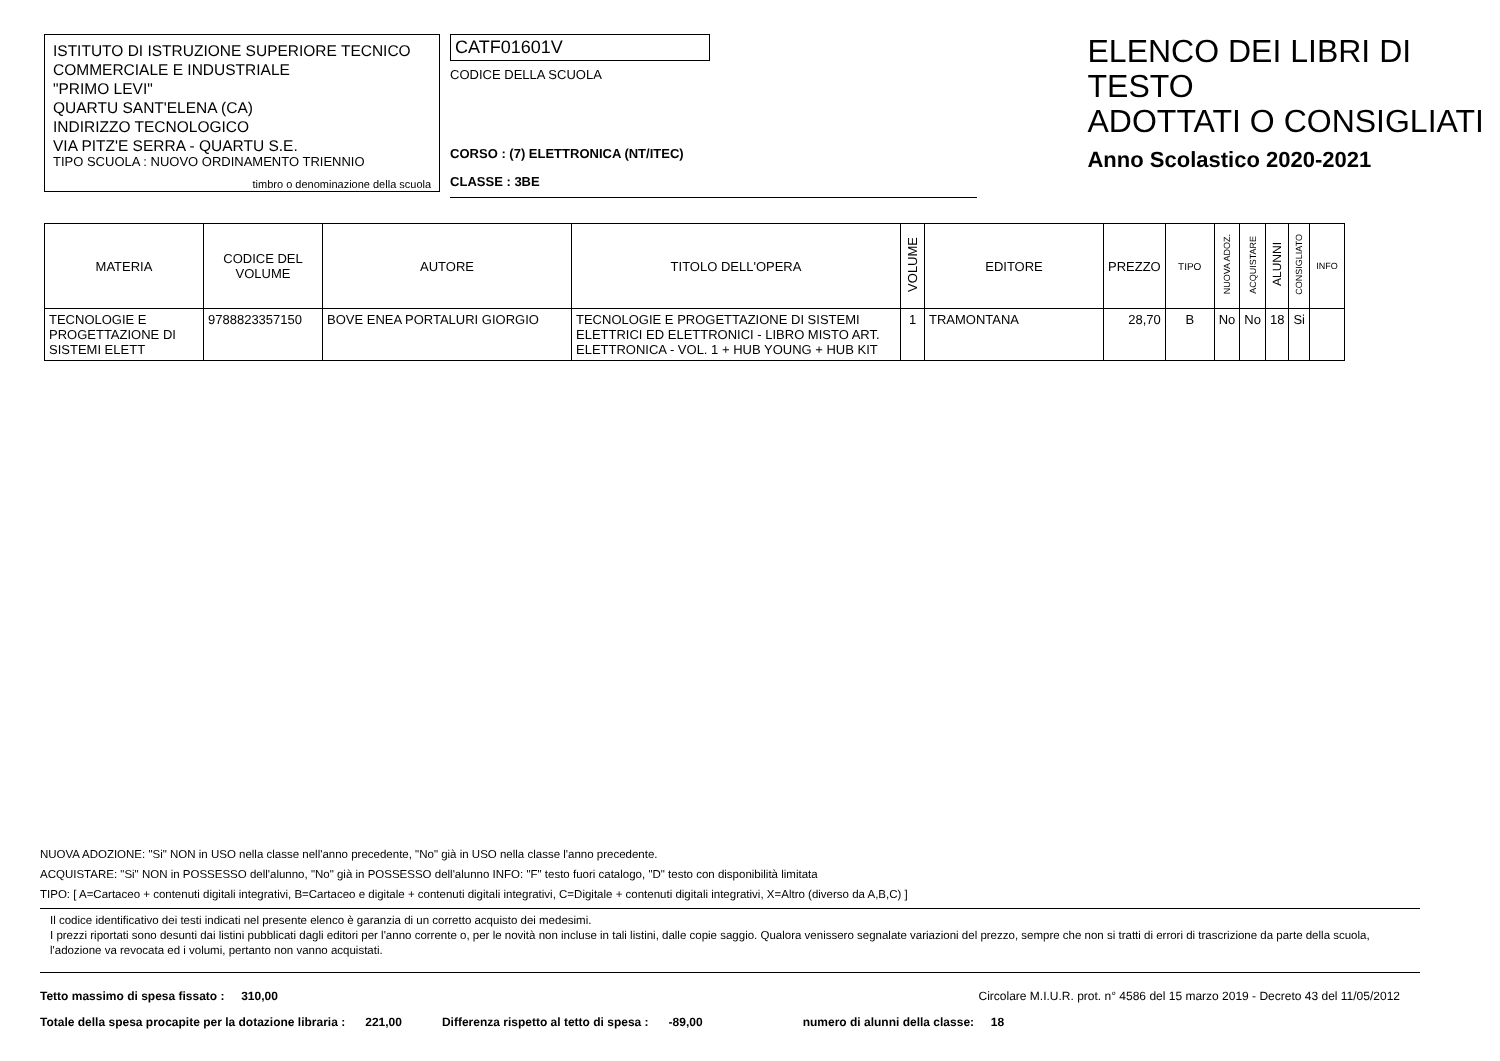ISTITUTO DI ISTRUZIONE SUPERIORE TECNICO
COMMERCIALE E INDUSTRIALE
"PRIMO LEVI"
QUARTU SANT'ELENA (CA)
INDIRIZZO TECNOLOGICO
VIA PITZ'E SERRA - QUARTU S.E.
TIPO SCUOLA : NUOVO ORDINAMENTO TRIENNIO
timbro o denominazione della scuola
CATF01601V
CODICE DELLA SCUOLA
CORSO : (7) ELETTRONICA (NT/ITEC)
CLASSE : 3BE
ELENCO DEI LIBRI DI TESTO
ADOTTATI O CONSIGLIATI
Anno Scolastico 2020-2021
| MATERIA | CODICE DEL VOLUME | AUTORE | TITOLO DELL'OPERA | VOLUME | EDITORE | PREZZO | TIPO | NUOVA ADOZ. | ACQUISTARE | ALUNNI | CONSIGLIATO | INFO |
| --- | --- | --- | --- | --- | --- | --- | --- | --- | --- | --- | --- | --- |
| TECNOLOGIE E PROGETTAZIONE DI SISTEMI ELETT | 9788823357150 | BOVE ENEA PORTALURI GIORGIO | TECNOLOGIE E PROGETTAZIONE DI SISTEMI ELETTRICI ED ELETTRONICI - LIBRO MISTO ART. ELETTRONICA - VOL. 1 + HUB YOUNG + HUB KIT | 1 | TRAMONTANA | 28,70 | B | No | No | 18 | Si | |
NUOVA ADOZIONE: "Si" NON in USO nella classe nell'anno precedente, "No" già in USO nella classe l'anno precedente.
ACQUISTARE: "Si" NON in POSSESSO dell'alunno, "No" già in POSSESSO dell'alunno INFO: "F" testo fuori catalogo, "D" testo con disponibilità limitata
TIPO: [ A=Cartaceo + contenuti digitali integrativi, B=Cartaceo e digitale + contenuti digitali integrativi, C=Digitale + contenuti digitali integrativi, X=Altro (diverso da A,B,C) ]
Il codice identificativo dei testi indicati nel presente elenco è garanzia di un corretto acquisto dei medesimi.
I prezzi riportati sono desunti dai listini pubblicati dagli editori per l'anno corrente o, per le novità non incluse in tali listini, dalle copie saggio. Qualora venissero segnalate variazioni del prezzo, sempre che non si tratti di errori di trascrizione da parte della scuola, l'adozione va revocata ed i volumi, pertanto non vanno acquistati.
Tetto massimo di spesa fissato : 310,00 Circolare M.I.U.R. prot. n° 4586 del 15 marzo 2019 - Decreto 43 del 11/05/2012
Totale della spesa procapite per la dotazione libraria : 221,00 Differenza rispetto al tetto di spesa : -89,00 numero di alunni della classe: 18